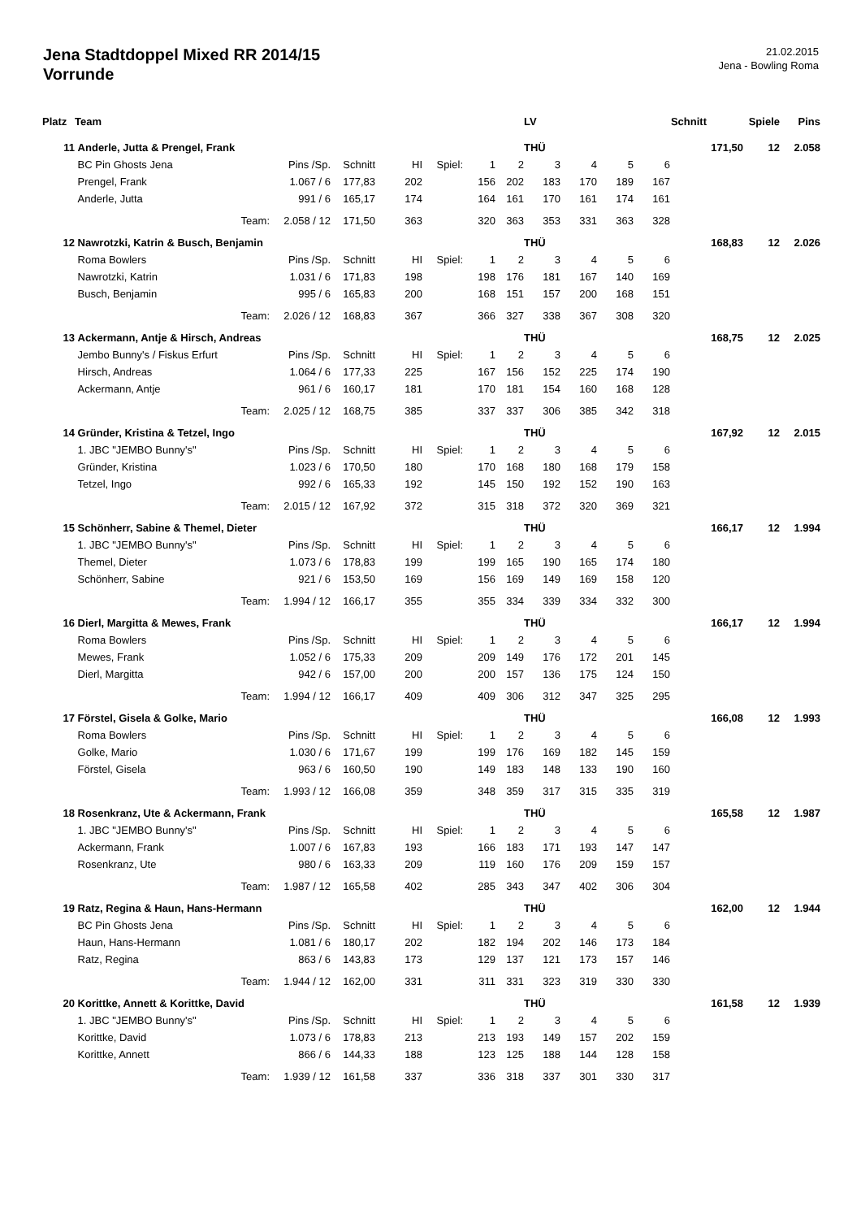Jena Stadtdoppel Mixed RR 2014/15
Vorrunde
21.02.2015
Jena - Bowling Roma
| Platz | Team | | | | | | | LV | | | | Schnitt | | Spiele | Pins |
| --- | --- | --- | --- | --- | --- | --- | --- | --- | --- | --- | --- | --- | --- | --- | --- |
| 11 | Anderle, Jutta & Prengel, Frank | | | | | | | THÜ | | | | 171,50 | | 12 | 2.058 |
| | BC Pin Ghosts Jena | Pins /Sp. | Schnitt | HI | Spiel: | 1 | 2 | 3 | 4 | 5 | 6 | | | | |
| | Prengel, Frank | 1.067 / 6 | 177,83 | 202 | | 156 | 202 | 183 | 170 | 189 | 167 | | | | |
| | Anderle, Jutta | 991 / 6 | 165,17 | 174 | | 164 | 161 | 170 | 161 | 174 | 161 | | | | |
| | Team: | 2.058 / 12 | 171,50 | 363 | | 320 | 363 | 353 | 331 | 363 | 328 | | | | |
| 12 | Nawrotzki, Katrin & Busch, Benjamin | | | | | | | THÜ | | | | 168,83 | | 12 | 2.026 |
| | Roma Bowlers | Pins /Sp. | Schnitt | HI | Spiel: | 1 | 2 | 3 | 4 | 5 | 6 | | | | |
| | Nawrotzki, Katrin | 1.031 / 6 | 171,83 | 198 | | 198 | 176 | 181 | 167 | 140 | 169 | | | | |
| | Busch, Benjamin | 995 / 6 | 165,83 | 200 | | 168 | 151 | 157 | 200 | 168 | 151 | | | | |
| | Team: | 2.026 / 12 | 168,83 | 367 | | 366 | 327 | 338 | 367 | 308 | 320 | | | | |
| 13 | Ackermann, Antje & Hirsch, Andreas | | | | | | | THÜ | | | | 168,75 | | 12 | 2.025 |
| | Jembo Bunny's / Fiskus Erfurt | Pins /Sp. | Schnitt | HI | Spiel: | 1 | 2 | 3 | 4 | 5 | 6 | | | | |
| | Hirsch, Andreas | 1.064 / 6 | 177,33 | 225 | | 167 | 156 | 152 | 225 | 174 | 190 | | | | |
| | Ackermann, Antje | 961 / 6 | 160,17 | 181 | | 170 | 181 | 154 | 160 | 168 | 128 | | | | |
| | Team: | 2.025 / 12 | 168,75 | 385 | | 337 | 337 | 306 | 385 | 342 | 318 | | | | |
| 14 | Gründer, Kristina & Tetzel, Ingo | | | | | | | THÜ | | | | 167,92 | | 12 | 2.015 |
| | 1. JBC "JEMBO Bunny's" | Pins /Sp. | Schnitt | HI | Spiel: | 1 | 2 | 3 | 4 | 5 | 6 | | | | |
| | Gründer, Kristina | 1.023 / 6 | 170,50 | 180 | | 170 | 168 | 180 | 168 | 179 | 158 | | | | |
| | Tetzel, Ingo | 992 / 6 | 165,33 | 192 | | 145 | 150 | 192 | 152 | 190 | 163 | | | | |
| | Team: | 2.015 / 12 | 167,92 | 372 | | 315 | 318 | 372 | 320 | 369 | 321 | | | | |
| 15 | Schönherr, Sabine & Themel, Dieter | | | | | | | THÜ | | | | 166,17 | | 12 | 1.994 |
| | 1. JBC "JEMBO Bunny's" | Pins /Sp. | Schnitt | HI | Spiel: | 1 | 2 | 3 | 4 | 5 | 6 | | | | |
| | Themel, Dieter | 1.073 / 6 | 178,83 | 199 | | 199 | 165 | 190 | 165 | 174 | 180 | | | | |
| | Schönherr, Sabine | 921 / 6 | 153,50 | 169 | | 156 | 169 | 149 | 169 | 158 | 120 | | | | |
| | Team: | 1.994 / 12 | 166,17 | 355 | | 355 | 334 | 339 | 334 | 332 | 300 | | | | |
| 16 | Dierl, Margitta & Mewes, Frank | | | | | | | THÜ | | | | 166,17 | | 12 | 1.994 |
| | Roma Bowlers | Pins /Sp. | Schnitt | HI | Spiel: | 1 | 2 | 3 | 4 | 5 | 6 | | | | |
| | Mewes, Frank | 1.052 / 6 | 175,33 | 209 | | 209 | 149 | 176 | 172 | 201 | 145 | | | | |
| | Dierl, Margitta | 942 / 6 | 157,00 | 200 | | 200 | 157 | 136 | 175 | 124 | 150 | | | | |
| | Team: | 1.994 / 12 | 166,17 | 409 | | 409 | 306 | 312 | 347 | 325 | 295 | | | | |
| 17 | Förstel, Gisela & Golke, Mario | | | | | | | THÜ | | | | 166,08 | | 12 | 1.993 |
| | Roma Bowlers | Pins /Sp. | Schnitt | HI | Spiel: | 1 | 2 | 3 | 4 | 5 | 6 | | | | |
| | Golke, Mario | 1.030 / 6 | 171,67 | 199 | | 199 | 176 | 169 | 182 | 145 | 159 | | | | |
| | Förstel, Gisela | 963 / 6 | 160,50 | 190 | | 149 | 183 | 148 | 133 | 190 | 160 | | | | |
| | Team: | 1.993 / 12 | 166,08 | 359 | | 348 | 359 | 317 | 315 | 335 | 319 | | | | |
| 18 | Rosenkranz, Ute & Ackermann, Frank | | | | | | | THÜ | | | | 165,58 | | 12 | 1.987 |
| | 1. JBC "JEMBO Bunny's" | Pins /Sp. | Schnitt | HI | Spiel: | 1 | 2 | 3 | 4 | 5 | 6 | | | | |
| | Ackermann, Frank | 1.007 / 6 | 167,83 | 193 | | 166 | 183 | 171 | 193 | 147 | 147 | | | | |
| | Rosenkranz, Ute | 980 / 6 | 163,33 | 209 | | 119 | 160 | 176 | 209 | 159 | 157 | | | | |
| | Team: | 1.987 / 12 | 165,58 | 402 | | 285 | 343 | 347 | 402 | 306 | 304 | | | | |
| 19 | Ratz, Regina & Haun, Hans-Hermann | | | | | | | THÜ | | | | 162,00 | | 12 | 1.944 |
| | BC Pin Ghosts Jena | Pins /Sp. | Schnitt | HI | Spiel: | 1 | 2 | 3 | 4 | 5 | 6 | | | | |
| | Haun, Hans-Hermann | 1.081 / 6 | 180,17 | 202 | | 182 | 194 | 202 | 146 | 173 | 184 | | | | |
| | Ratz, Regina | 863 / 6 | 143,83 | 173 | | 129 | 137 | 121 | 173 | 157 | 146 | | | | |
| | Team: | 1.944 / 12 | 162,00 | 331 | | 311 | 331 | 323 | 319 | 330 | 330 | | | | |
| 20 | Korittke, Annett & Korittke, David | | | | | | | THÜ | | | | 161,58 | | 12 | 1.939 |
| | 1. JBC "JEMBO Bunny's" | Pins /Sp. | Schnitt | HI | Spiel: | 1 | 2 | 3 | 4 | 5 | 6 | | | | |
| | Korittke, David | 1.073 / 6 | 178,83 | 213 | | 213 | 193 | 149 | 157 | 202 | 159 | | | | |
| | Korittke, Annett | 866 / 6 | 144,33 | 188 | | 123 | 125 | 188 | 144 | 128 | 158 | | | | |
| | Team: | 1.939 / 12 | 161,58 | 337 | | 336 | 318 | 337 | 301 | 330 | 317 | | | | |